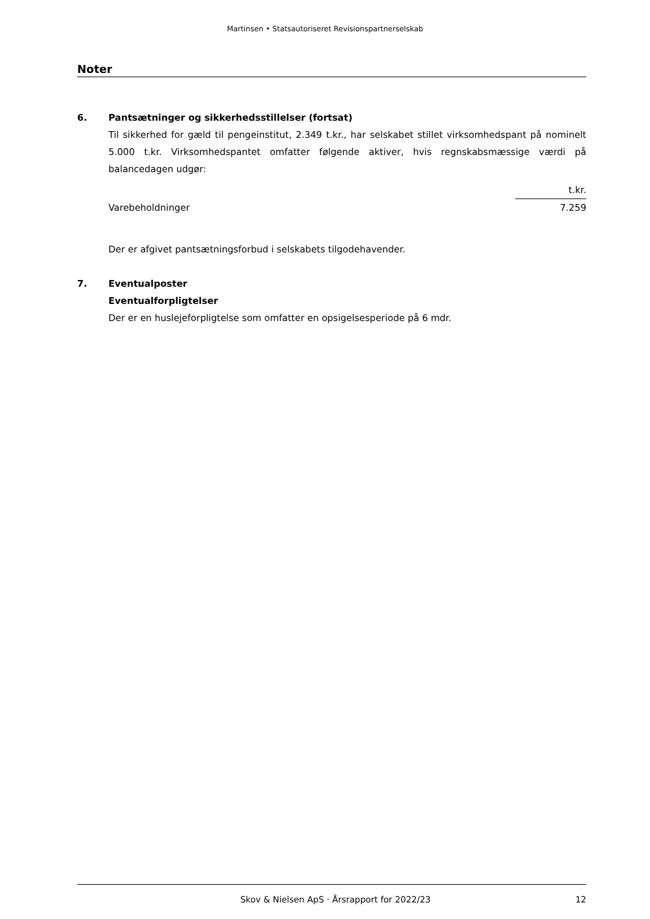Martinsen • Statsautoriseret Revisionspartnerselskab
Noter
6. Pantsætninger og sikkerhedsstillelser (fortsat)
Til sikkerhed for gæld til pengeinstitut, 2.349 t.kr., har selskabet stillet virksomhedspant på nominelt 5.000 t.kr. Virksomhedspantet omfatter følgende aktiver, hvis regnskabsmæssige værdi på balancedagen udgør:
| | t.kr. |
| Varebeholdninger | 7.259 |
Der er afgivet pantsætningsforbud i selskabets tilgodehavender.
7. Eventualposter
Eventualforpligtelser
Der er en huslejeforpligtelse som omfatter en opsigelsesperiode på 6 mdr.
Skov & Nielsen ApS · Årsrapport for 2022/23
12